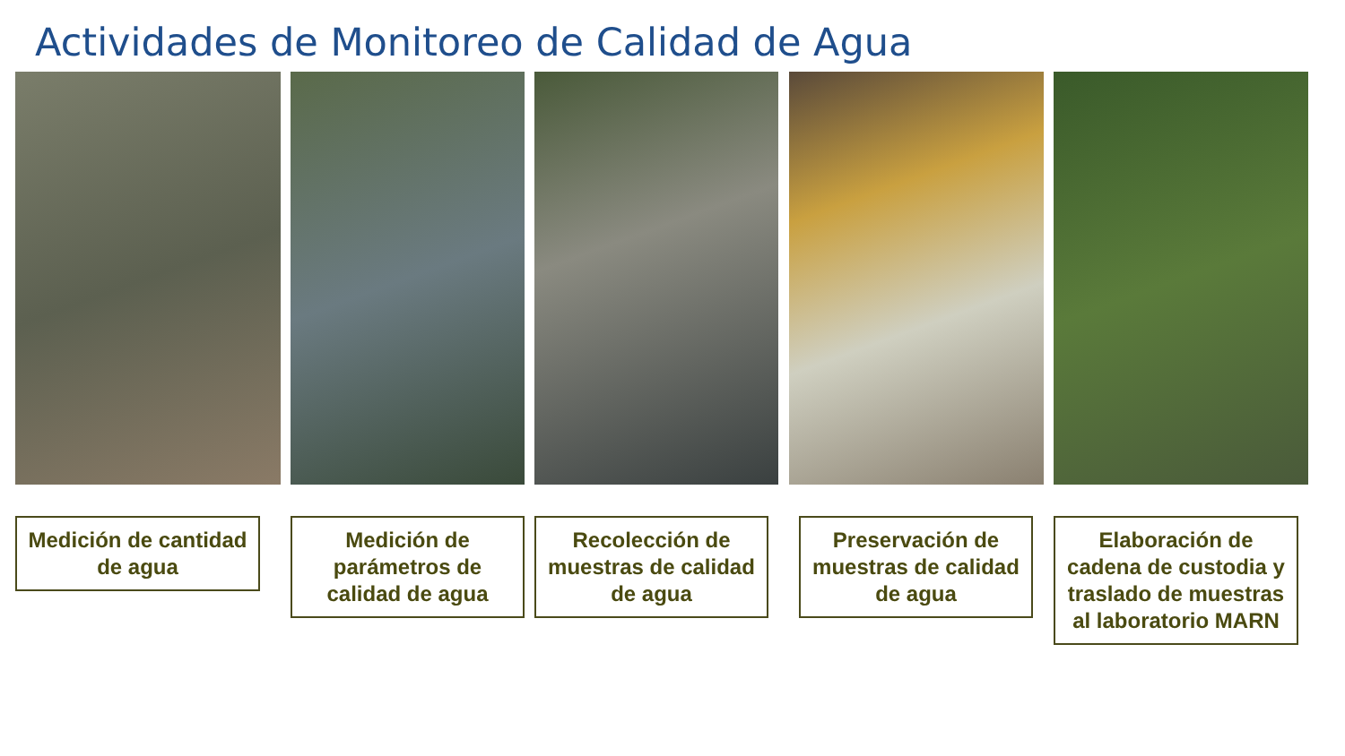Actividades de Monitoreo de Calidad de Agua
Medición de cantidad de agua
Medición de parámetros de calidad de agua
Recolección de muestras de calidad de agua
Preservación de muestras de calidad de agua
Elaboración de cadena de custodia y traslado de muestras al laboratorio MARN